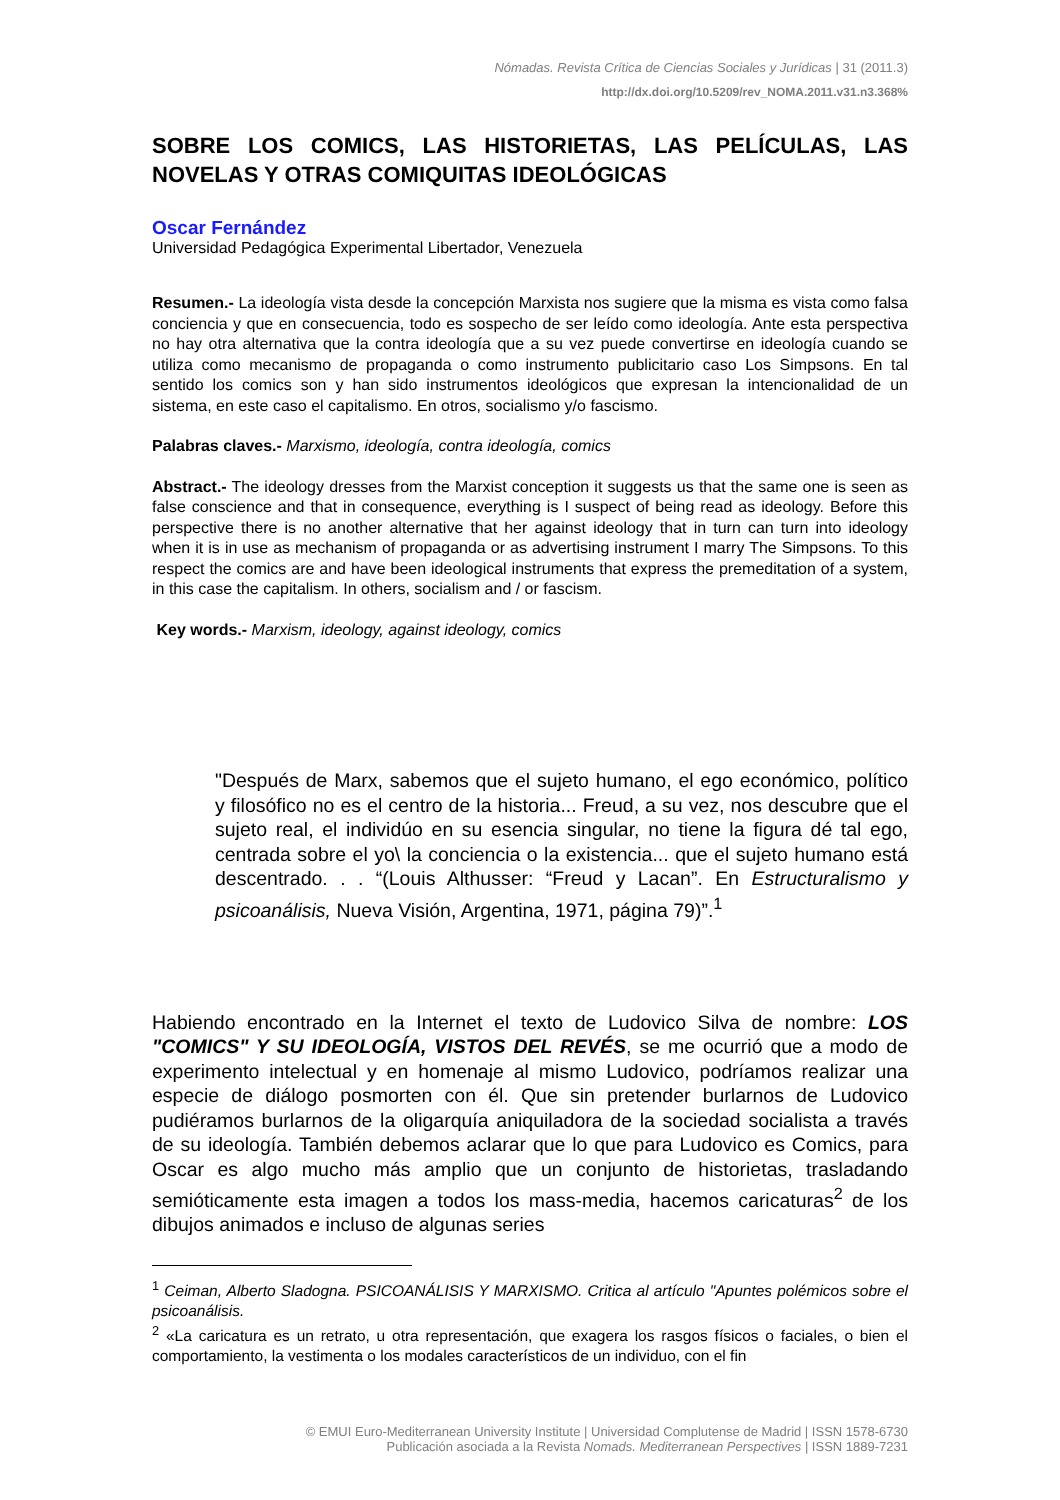Nómadas. Revista Crítica de Ciencias Sociales y Jurídicas | 31 (2011.3)
http://dx.doi.org/10.5209/rev_NOMA.2011.v31.n3.368%
SOBRE LOS COMICS, LAS HISTORIETAS, LAS PELÍCULAS, LAS NOVELAS Y OTRAS COMIQUITAS IDEOLÓGICAS
Oscar Fernández
Universidad Pedagógica Experimental Libertador, Venezuela
Resumen.- La ideología vista desde la concepción Marxista nos sugiere que la misma es vista como falsa conciencia y que en consecuencia, todo es sospecho de ser leído como ideología. Ante esta perspectiva no hay otra alternativa que la contra ideología que a su vez puede convertirse en ideología cuando se utiliza como mecanismo de propaganda o como instrumento publicitario caso Los Simpsons. En tal sentido los comics son y han sido instrumentos ideológicos que expresan la intencionalidad de un sistema, en este caso el capitalismo. En otros, socialismo y/o fascismo.
Palabras claves.- Marxismo, ideología, contra ideología, comics
Abstract.- The ideology dresses from the Marxist conception it suggests us that the same one is seen as false conscience and that in consequence, everything is I suspect of being read as ideology. Before this perspective there is no another alternative that her against ideology that in turn can turn into ideology when it is in use as mechanism of propaganda or as advertising instrument I marry The Simpsons. To this respect the comics are and have been ideological instruments that express the premeditation of a system, in this case the capitalism. In others, socialism and / or fascism.
Key words.- Marxism, ideology, against ideology, comics
"Después de Marx, sabemos que el sujeto humano, el ego económico, político y filosófico no es el centro de la historia... Freud, a su vez, nos descubre que el sujeto real, el individúo en su esencia singular, no tiene la figura dé tal ego, centrada sobre el yo\ la conciencia o la existencia... que el sujeto humano está descentrado. . . “(Louis Althusser: “Freud y Lacan”. En Estructuralismo y psicoanálisis, Nueva Visión, Argentina, 1971, página 79)”.<sup>1</sup>
Habiendo encontrado en la Internet el texto de Ludovico Silva de nombre: LOS "COMICS" Y SU IDEOLOGÍA, VISTOS DEL REVÉS, se me ocurrió que a modo de experimento intelectual y en homenaje al mismo Ludovico, podríamos realizar una especie de diálogo posmorten con él. Que sin pretender burlarnos de Ludovico pudiéramos burlarnos de la oligarquía aniquiladora de la sociedad socialista a través de su ideología. También debemos aclarar que lo que para Ludovico es Comics, para Oscar es algo mucho más amplio que un conjunto de historietas, trasladando semióticamente esta imagen a todos los mass-media, hacemos caricaturas<sup>2</sup> de los dibujos animados e incluso de algunas series
<sup>1</sup> Ceiman, Alberto Sladogna. PSICOANÁLISIS Y MARXISMO. Critica al artículo "Apuntes polémicos sobre el psicoanálisis.
<sup>2</sup> «La caricatura es un retrato, u otra representación, que exagera los rasgos físicos o faciales, o bien el comportamiento, la vestimenta o los modales característicos de un individuo, con el fin
© EMUI Euro-Mediterranean University Institute | Universidad Complutense de Madrid | ISSN 1578-6730
Publicación asociada a la Revista Nomads. Mediterranean Perspectives | ISSN 1889-7231